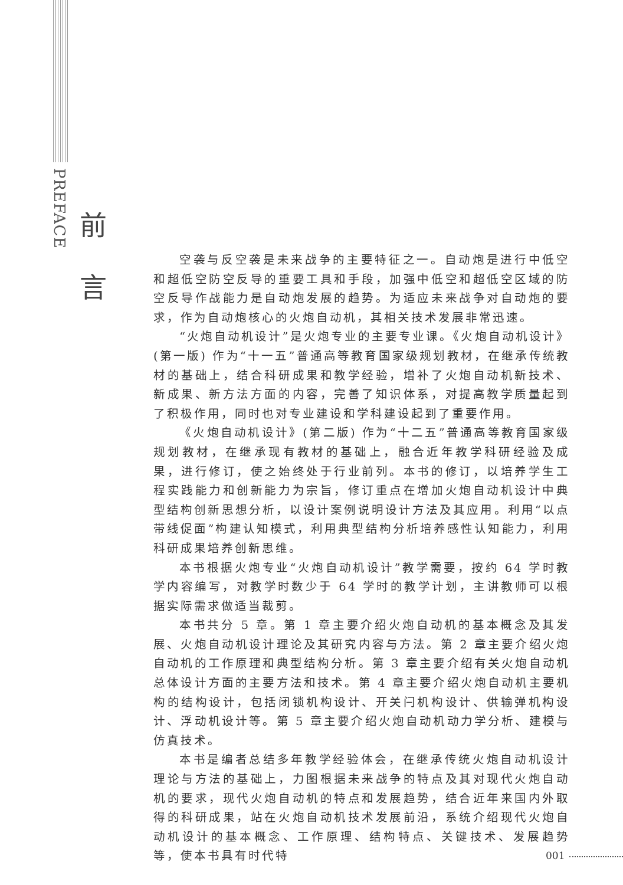PREFACE
前
言
空袭与反空袭是未来战争的主要特征之一。自动炮是进行中低空和超低空防空反导的重要工具和手段，加强中低空和超低空区域的防空反导作战能力是自动炮发展的趋势。为适应未来战争对自动炮的要求，作为自动炮核心的火炮自动机，其相关技术发展非常迅速。
“火炮自动机设计”是火炮专业的主要专业课。《火炮自动机设计》(第一版) 作为“十一五”普通高等教育国家级规划教材，在继承传统教材的基础上，结合科研成果和教学经验，增补了火炮自动机新技术、新成果、新方法方面的内容，完善了知识体系，对提高教学质量起到了积极作用，同时也对专业建设和学科建设起到了重要作用。
《火炮自动机设计》(第二版) 作为“十二五”普通高等教育国家级规划教材，在继承现有教材的基础上，融合近年教学科研经验及成果，进行修订，使之始终处于行业前列。本书的修订，以培养学生工程实践能力和创新能力为宗旨，修订重点在增加火炮自动机设计中典型结构创新思想分析，以设计案例说明设计方法及其应用。利用“以点带线促面”构建认知模式，利用典型结构分析培养感性认知能力，利用科研成果培养创新思维。
本书根据火炮专业“火炮自动机设计”教学需要，按约 64 学时教学内容编写，对教学时数少于 64 学时的教学计划，主讲教师可以根据实际需求做适当裁剪。
本书共分 5 章。第 1 章主要介绍火炮自动机的基本概念及其发展、火炮自动机设计理论及其研究内容与方法。第 2 章主要介绍火炮自动机的工作原理和典型结构分析。第 3 章主要介绍有关火炮自动机总体设计方面的主要方法和技术。第 4 章主要介绍火炮自动机主要机构的结构设计，包括闭锁机构设计、开关闩机构设计、供输弹机构设计、浮动机设计等。第 5 章主要介绍火炮自动机动力学分析、建模与仿真技术。
本书是编者总结多年教学经验体会，在继承传统火炮自动机设计理论与方法的基础上，力图根据未来战争的特点及其对现代火炮自动机的要求，现代火炮自动机的特点和发展趋势，结合近年来国内外取得的科研成果，站在火炮自动机技术发展前沿，系统介绍现代火炮自动机设计的基本概念、工作原理、结构特点、关键技术、发展趋势等，使本书具有时代特
001